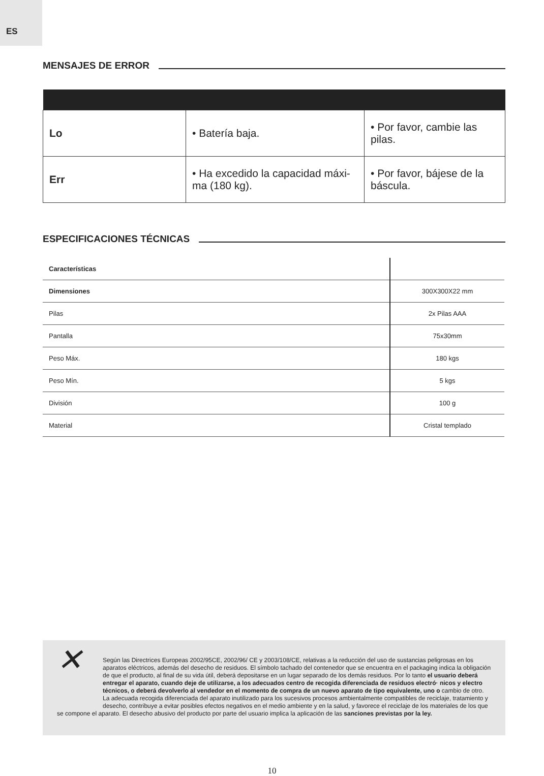ES
MENSAJES DE ERROR
| Lo | • Batería baja. | • Por favor, cambie las pilas. |
| Err | • Ha excedido la capacidad máxi-ma (180 kg). | • Por favor, bájese de la báscula. |
ESPECIFICACIONES TÉCNICAS
| Características | |
| Dimensiones | 300X300X22 mm |
| Pilas | 2x Pilas AAA |
| Pantalla | 75x30mm |
| Peso Máx. | 180 kgs |
| Peso Mín. | 5 kgs |
| División | 100 g |
| Material | Cristal templado |
✕
Según las Directrices Europeas 2002/95CE, 2002/96/ CE y 2003/108/CE, relativas a la reducción del uso de sustancias peligrosas en los aparatos eléctricos, además del desecho de residuos. El símbolo tachado del contenedor que se encuentra en el packaging indica la obligación de que el producto, al final de su vida útil, deberá depositarse en un lugar separado de los demás residuos. Por lo tanto el usuario deberá entregar el aparato, cuando deje de utilizarse, a los adecuados centro de recogida diferenciada de residuos electró· nicos y electro técnicos, o deberá devolverlo al vendedor en el momento de compra de un nuevo aparato de tipo equivalente, uno o cambio de otro. La adecuada recogida diferenciada del aparato inutilizado para los sucesivos procesos ambientalmente compatibles de reciclaje, tratamiento y desecho, contribuye a evitar posibles efectos negativos en el medio ambiente y en la salud, y favorece el reciclaje de los materiales de los que se compone el aparato. El desecho abusivo del producto por parte del usuario implica la aplicación de las sanciones previstas por la ley.
10